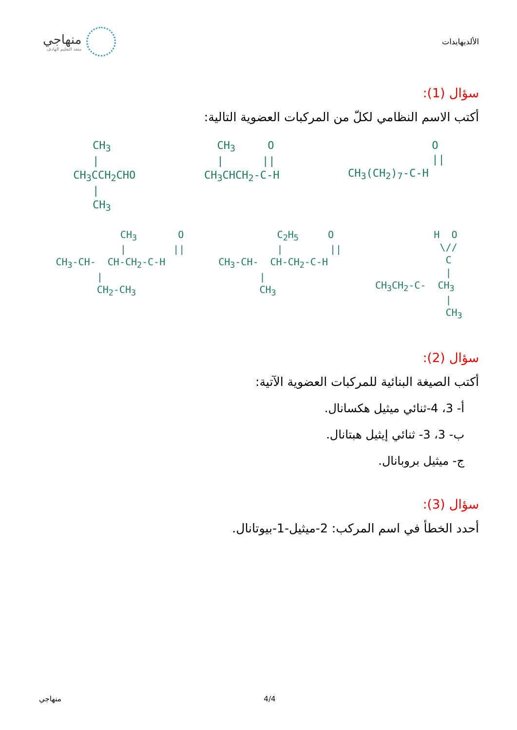الألديهايدات
منهاجي
متعة التعليم الهادف
سؤال (1):
أكتب الاسم النظامي لكلّ من المركبات العضوية التالية:
CH<sub>3</sub> | CH<sub>3</sub>CCH<sub>2</sub>CHO | CH<sub>3</sub>
CH<sub>3</sub> O | || CH<sub>3</sub>CHCH<sub>2</sub>-C-H
O || CH<sub>3</sub>(CH<sub>2</sub>)<sub>7</sub>-C-H
CH<sub>3</sub> O | || CH<sub>3</sub>-CH- CH-CH<sub>2</sub>-C-H | CH<sub>2</sub>-CH<sub>3</sub>
C<sub>2</sub>H<sub>5</sub> O | || CH<sub>3</sub>-CH- CH-CH<sub>2</sub>-C-H | CH<sub>3</sub>
H O \// C | CH<sub>3</sub>CH<sub>2</sub>-C- CH<sub>3</sub> | CH<sub>3</sub>
سؤال (2):
أكتب الصيغة البنائية للمركبات العضوية الآتية:
أ- 3، 4-ثنائي ميثيل هكسانال.
ب- 3، 3- ثنائي إيثيل هبتانال.
ج- ميثيل بروبانال.
سؤال (3):
أحدد الخطأ في اسم المركب: 2-ميثيل-1-بيوتانال.
منهاجي 4/4